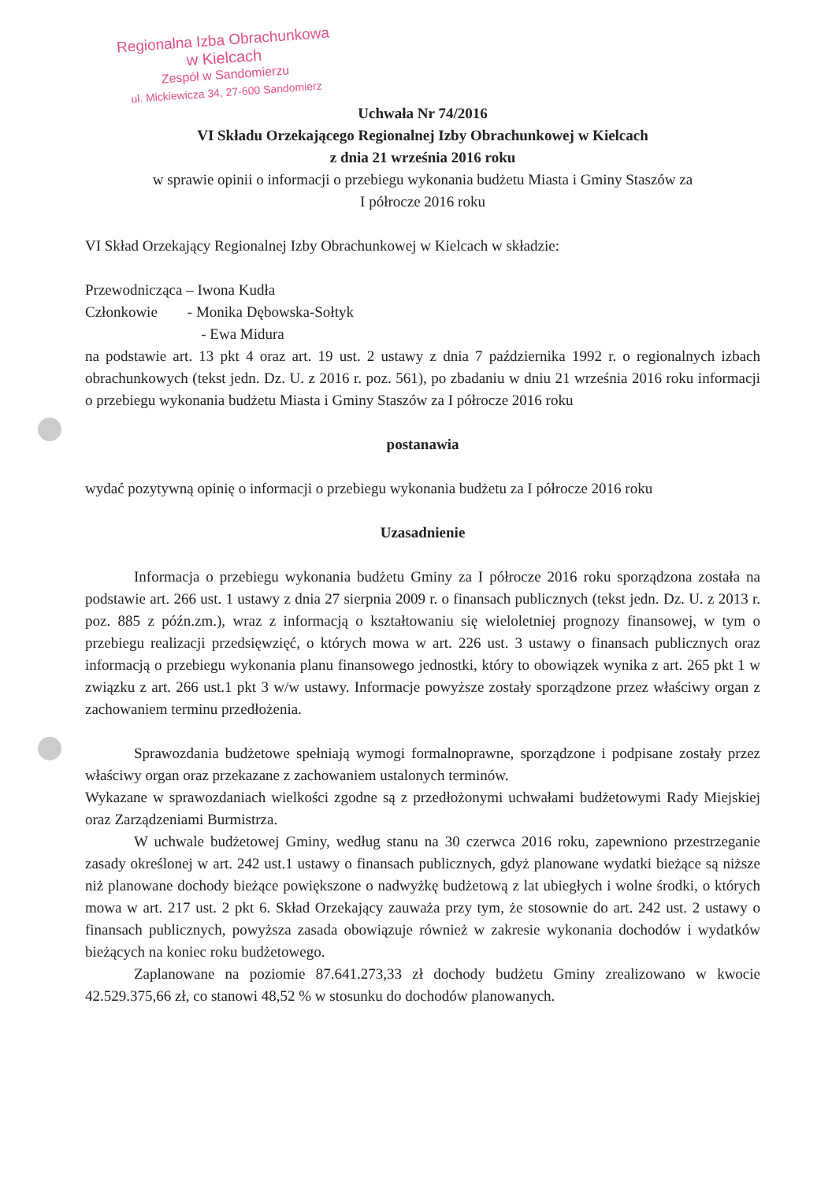Regionalna Izba Obrachunkowa
w Kielcach
Zespół w Sandomierzu
ul. Mickiewicza 34, 27-600 Sandomierz
Uchwała Nr 74/2016
VI Składu Orzekającego Regionalnej Izby Obrachunkowej w Kielcach
z dnia 21 września 2016 roku
w sprawie opinii o informacji o przebiegu wykonania budżetu Miasta i Gminy Staszów za
I półrocze 2016 roku
VI Skład Orzekający Regionalnej Izby Obrachunkowej w Kielcach w składzie:
Przewodnicząca – Iwona Kudła
Członkowie - Monika Dębowska-Sołtyk
- Ewa Midura
na podstawie art. 13 pkt 4 oraz art. 19 ust. 2 ustawy z dnia 7 października 1992 r. o regionalnych izbach obrachunkowych (tekst jedn. Dz. U. z 2016 r. poz. 561), po zbadaniu w dniu 21 września 2016 roku informacji o przebiegu wykonania budżetu Miasta i Gminy Staszów za I półrocze 2016 roku
postanawia
wydać pozytywną opinię o informacji o przebiegu wykonania budżetu za I półrocze 2016 roku
Uzasadnienie
Informacja o przebiegu wykonania budżetu Gminy za I półrocze 2016 roku sporządzona została na podstawie art. 266 ust. 1 ustawy z dnia 27 sierpnia 2009 r. o finansach publicznych (tekst jedn. Dz. U. z 2013 r. poz. 885 z późn.zm.), wraz z informacją o kształtowaniu się wieloletniej prognozy finansowej, w tym o przebiegu realizacji przedsięwzięć, o których mowa w art. 226 ust. 3 ustawy o finansach publicznych oraz informacją o przebiegu wykonania planu finansowego jednostki, który to obowiązek wynika z art. 265 pkt 1 w związku z art. 266 ust.1 pkt 3 w/w ustawy. Informacje powyższe zostały sporządzone przez właściwy organ z zachowaniem terminu przedłożenia.
Sprawozdania budżetowe spełniają wymogi formalnoprawne, sporządzone i podpisane zostały przez właściwy organ oraz przekazane z zachowaniem ustalonych terminów.
Wykazane w sprawozdaniach wielkości zgodne są z przedłożonymi uchwałami budżetowymi Rady Miejskiej oraz Zarządzeniami Burmistrza.
W uchwale budżetowej Gminy, według stanu na 30 czerwca 2016 roku, zapewniono przestrzeganie zasady określonej w art. 242 ust.1 ustawy o finansach publicznych, gdyż planowane wydatki bieżące są niższe niż planowane dochody bieżące powiększone o nadwyżkę budżetową z lat ubiegłych i wolne środki, o których mowa w art. 217 ust. 2 pkt 6. Skład Orzekający zauważa przy tym, że stosownie do art. 242 ust. 2 ustawy o finansach publicznych, powyższa zasada obowiązuje również w zakresie wykonania dochodów i wydatków bieżących na koniec roku budżetowego.
Zaplanowane na poziomie 87.641.273,33 zł dochody budżetu Gminy zrealizowano w kwocie 42.529.375,66 zł, co stanowi 48,52 % w stosunku do dochodów planowanych.